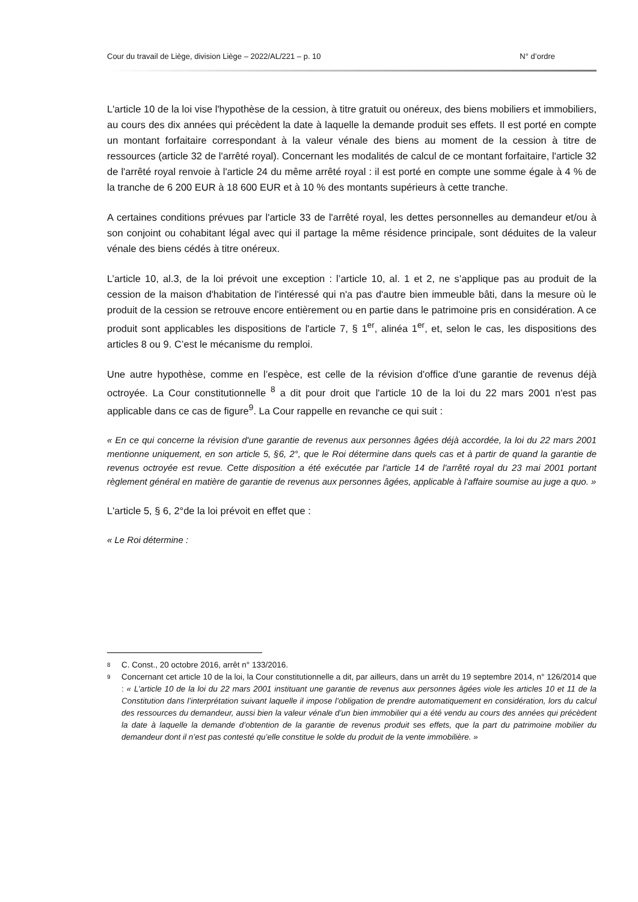Cour du travail de Liège, division Liège – 2022/AL/221 – p. 10 N° d’ordre
L'article 10 de la loi vise l'hypothèse de la cession, à titre gratuit ou onéreux, des biens mobiliers et immobiliers, au cours des dix années qui précèdent la date à laquelle la demande produit ses effets. Il est porté en compte un montant forfaitaire correspondant à la valeur vénale des biens au moment de la cession à titre de ressources (article 32 de l'arrêté royal). Concernant les modalités de calcul de ce montant forfaitaire, l'article 32 de l'arrêté royal renvoie à l'article 24 du même arrêté royal : il est porté en compte une somme égale à 4 % de la tranche de 6 200 EUR à 18 600 EUR et à 10 % des montants supérieurs à cette tranche.
A certaines conditions prévues par l'article 33 de l'arrêté royal, les dettes personnelles au demandeur et/ou à son conjoint ou cohabitant légal avec qui il partage la même résidence principale, sont déduites de la valeur vénale des biens cédés à titre onéreux.
L’article 10, al.3, de la loi prévoit une exception : l’article 10, al. 1 et 2, ne s’applique pas au produit de la cession de la maison d'habitation de l'intéressé qui n'a pas d'autre bien immeuble bâti, dans la mesure où le produit de la cession se retrouve encore entièrement ou en partie dans le patrimoine pris en considération. A ce produit sont applicables les dispositions de l'article 7, § 1<sup>er</sup>, alinéa 1<sup>er</sup>, et, selon le cas, les dispositions des articles 8 ou 9. C’est le mécanisme du remploi.
Une autre hypothèse, comme en l’espèce, est celle de la révision d'office d'une garantie de revenus déjà octroyée. La Cour constitutionnelle <sup>8</sup> a dit pour droit que l'article 10 de la loi du 22 mars 2001 n'est pas applicable dans ce cas de figure<sup>9</sup>. La Cour rappelle en revanche ce qui suit :
« En ce qui concerne la révision d'une garantie de revenus aux personnes âgées déjà accordée, la loi du 22 mars 2001 mentionne uniquement, en son article 5, §6, 2°, que le Roi détermine dans quels cas et à partir de quand la garantie de revenus octroyée est revue. Cette disposition a été exécutée par l'article 14 de l'arrêté royal du 23 mai 2001 portant règlement général en matière de garantie de revenus aux personnes âgées, applicable à l'affaire soumise au juge a quo. »
L'article 5, § 6, 2°de la loi prévoit en effet que :
« Le Roi détermine :
8 C. Const., 20 octobre 2016, arrêt n° 133/2016.
9 Concernant cet article 10 de la loi, la Cour constitutionnelle a dit, par ailleurs, dans un arrêt du 19 septembre 2014, n° 126/2014 que : « L’article 10 de la loi du 22 mars 2001 instituant une garantie de revenus aux personnes âgées viole les articles 10 et 11 de la Constitution dans l’interprétation suivant laquelle il impose l’obligation de prendre automatiquement en considération, lors du calcul des ressources du demandeur, aussi bien la valeur vénale d’un bien immobilier qui a été vendu au cours des années qui précèdent la date à laquelle la demande d’obtention de la garantie de revenus produit ses effets, que la part du patrimoine mobilier du demandeur dont il n’est pas contesté qu’elle constitue le solde du produit de la vente immobilière. »